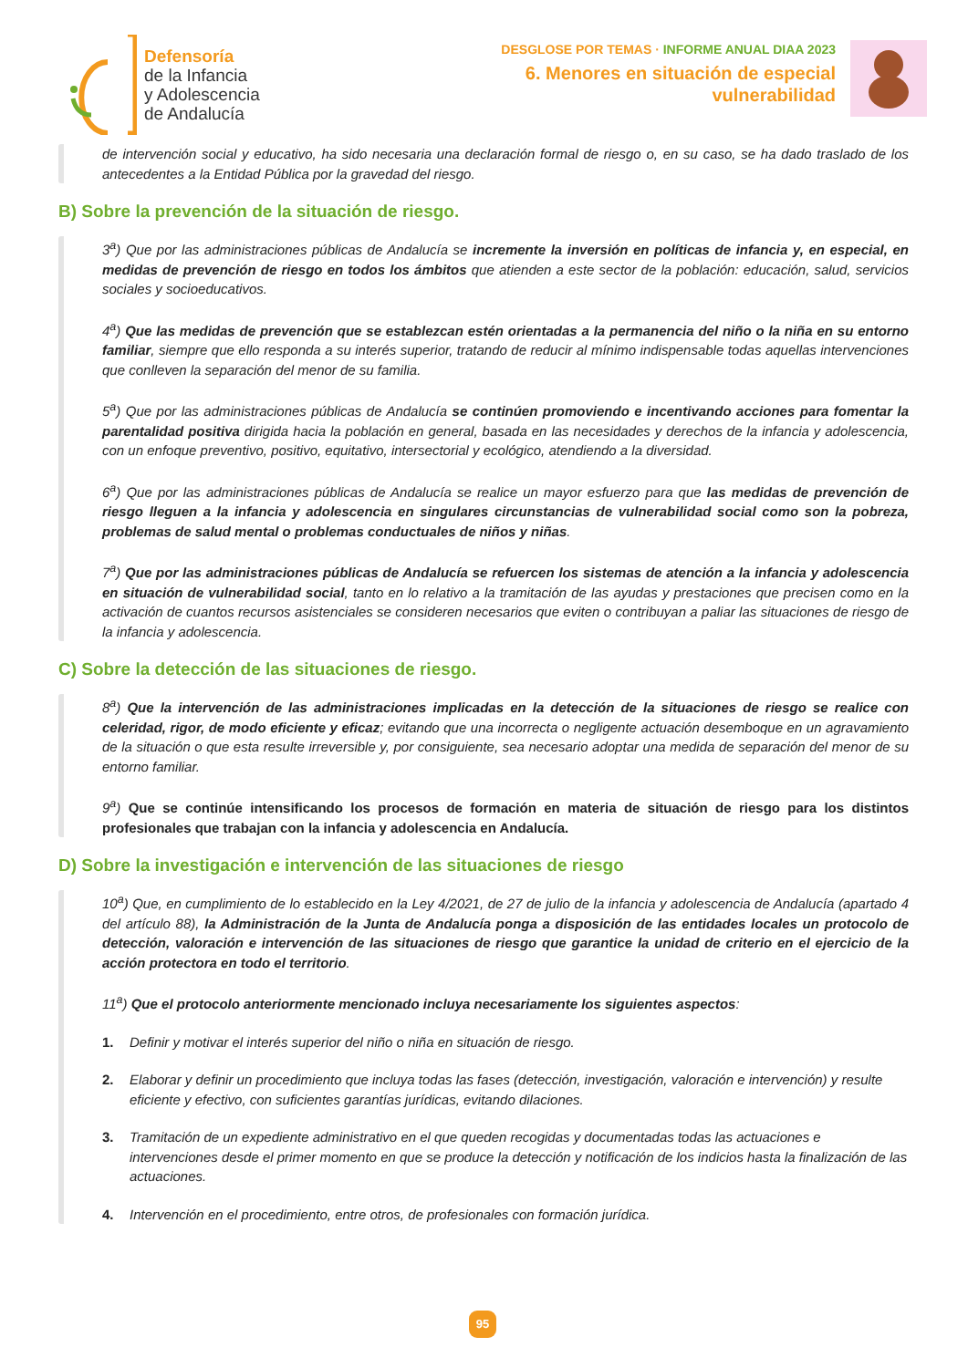Defensoría
de la Infancia
y Adolescencia
de Andalucía
DESGLOSE POR TEMAS · INFORME ANUAL DIAA 2023
6. Menores en situación de especial
vulnerabilidad
de intervención social y educativo, ha sido necesaria una declaración formal de riesgo o, en su caso, se ha dado traslado de los antecedentes a la Entidad Pública por la gravedad del riesgo.
B) Sobre la prevención de la situación de riesgo.
3<sup>a</sup>) Que por las administraciones públicas de Andalucía se incremente la inversión en políticas de infancia y, en especial, en medidas de prevención de riesgo en todos los ámbitos que atienden a este sector de la población: educación, salud, servicios sociales y socioeducativos.
4<sup>a</sup>) Que las medidas de prevención que se establezcan estén orientadas a la permanencia del niño o la niña en su entorno familiar, siempre que ello responda a su interés superior, tratando de reducir al mínimo indispensable todas aquellas intervenciones que conlleven la separación del menor de su familia.
5<sup>a</sup>) Que por las administraciones públicas de Andalucía se continúen promoviendo e incentivando acciones para fomentar la parentalidad positiva dirigida hacia la población en general, basada en las necesidades y derechos de la infancia y adolescencia, con un enfoque preventivo, positivo, equitativo, intersectorial y ecológico, atendiendo a la diversidad.
6<sup>a</sup>) Que por las administraciones públicas de Andalucía se realice un mayor esfuerzo para que las medidas de prevención de riesgo lleguen a la infancia y adolescencia en singulares circunstancias de vulnerabilidad social como son la pobreza, problemas de salud mental o problemas conductuales de niños y niñas.
7<sup>a</sup>) Que por las administraciones públicas de Andalucía se refuercen los sistemas de atención a la infancia y adolescencia en situación de vulnerabilidad social, tanto en lo relativo a la tramitación de las ayudas y prestaciones que precisen como en la activación de cuantos recursos asistenciales se consideren necesarios que eviten o contribuyan a paliar las situaciones de riesgo de la infancia y adolescencia.
C) Sobre la detección de las situaciones de riesgo.
8<sup>a</sup>) Que la intervención de las administraciones implicadas en la detección de la situaciones de riesgo se realice con celeridad, rigor, de modo eficiente y eficaz; evitando que una incorrecta o negligente actuación desemboque en un agravamiento de la situación o que esta resulte irreversible y, por consiguiente, sea necesario adoptar una medida de separación del menor de su entorno familiar.
9<sup>a</sup>) Que se continúe intensificando los procesos de formación en materia de situación de riesgo para los distintos profesionales que trabajan con la infancia y adolescencia en Andalucía.
D) Sobre la investigación e intervención de las situaciones de riesgo
10<sup>a</sup>) Que, en cumplimiento de lo establecido en la Ley 4/2021, de 27 de julio de la infancia y adolescencia de Andalucía (apartado 4 del artículo 88), la Administración de la Junta de Andalucía ponga a disposición de las entidades locales un protocolo de detección, valoración e intervención de las situaciones de riesgo que garantice la unidad de criterio en el ejercicio de la acción protectora en todo el territorio.
11<sup>a</sup>) Que el protocolo anteriormente mencionado incluya necesariamente los siguientes aspectos:
1. Definir y motivar el interés superior del niño o niña en situación de riesgo.
2. Elaborar y definir un procedimiento que incluya todas las fases (detección, investigación, valoración e intervención) y resulte eficiente y efectivo, con suficientes garantías jurídicas, evitando dilaciones.
3. Tramitación de un expediente administrativo en el que queden recogidas y documentadas todas las actuaciones e intervenciones desde el primer momento en que se produce la detección y notificación de los indicios hasta la finalización de las actuaciones.
4. Intervención en el procedimiento, entre otros, de profesionales con formación jurídica.
95